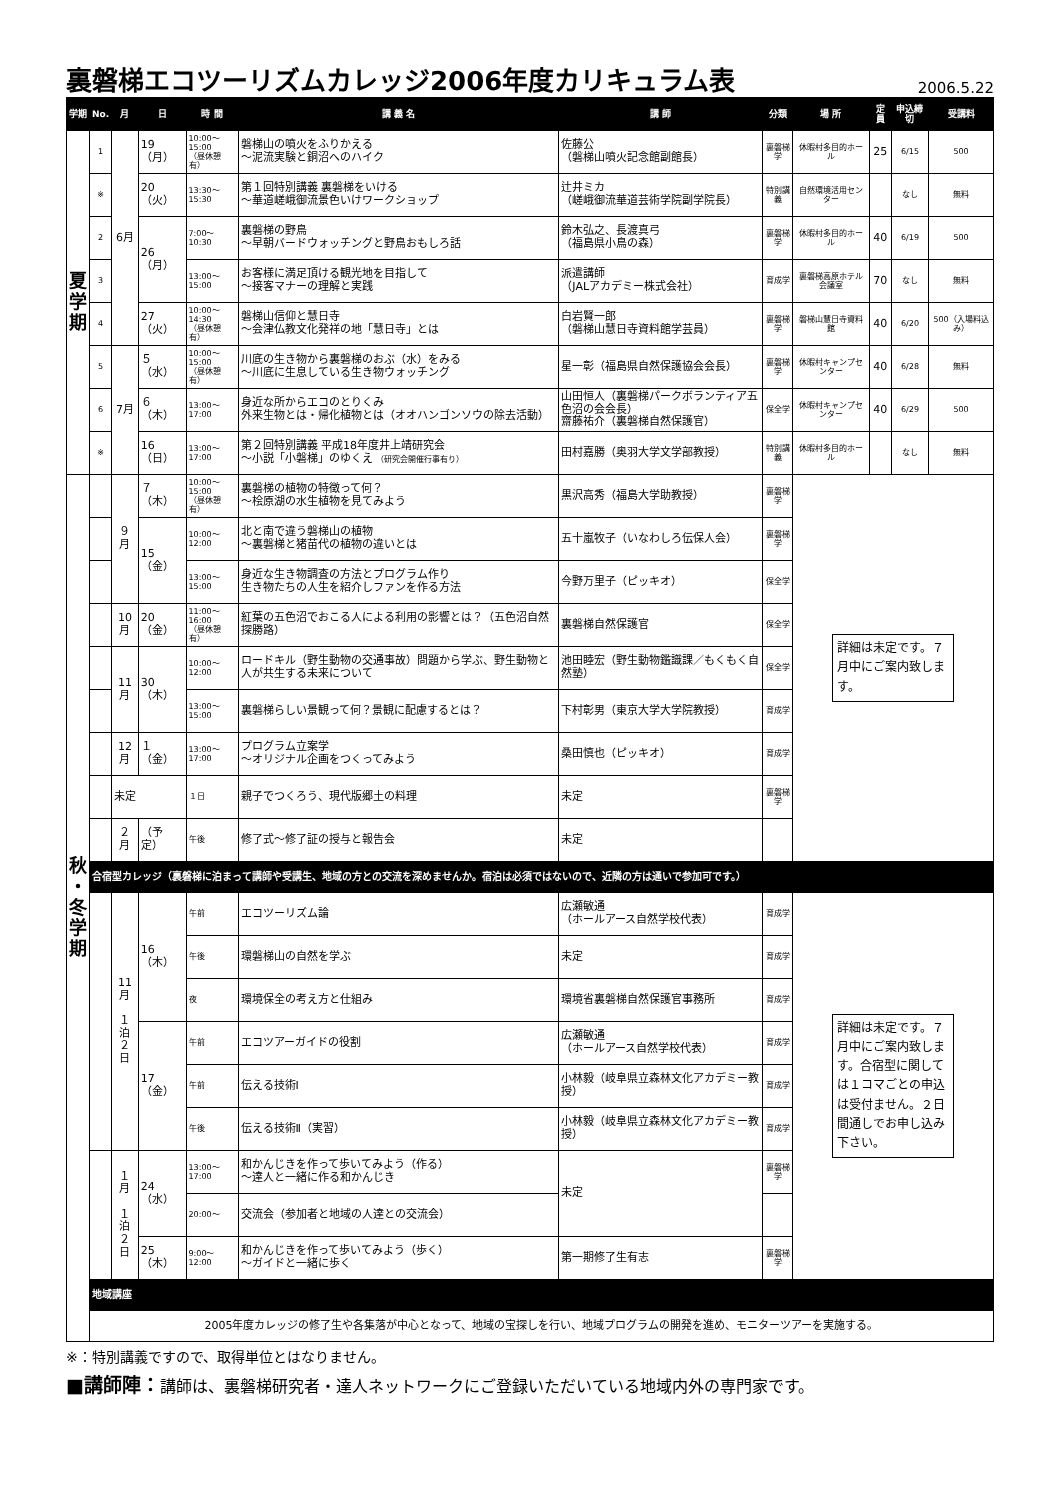裏磐梯エコツーリズムカレッジ2006年度カリキュラム表 2006.5.22
| 学期 | No. | 月 | 日 | 時 間 | 講 義 名 | 講 師 | 分類 | 場 所 | 定員 | 申込締切 | 受講料 |
| --- | --- | --- | --- | --- | --- | --- | --- | --- | --- | --- | --- |
| 夏 学 期 | 1 | 6月 | 19（月） | 10:00〜15:00 （昼休憩有） | 磐梯山の噴火をふりかえる 〜泥流実験と銅沼へのハイク | 佐藤公 （磐梯山噴火記念館副館長） | 裏磐梯学 | 休暇村多目的ホール | 25 | 6/15 | 500 |
| | ※ | | 20（火） | 13:30〜15:30 | 第１回特別講義 裏磐梯をいける 〜華道嵯峨御流景色いけワークショップ | 辻井ミカ （嵯峨御流華道芸術学院副学院長） | 特別講義 | 自然環境活用センター | | なし | 無料 |
| | 2 | | 26（月） | 7:00〜10:30 | 裏磐梯の野鳥 〜早朝バードウォッチングと野鳥おもしろ話 | 鈴木弘之、長渡真弓 （福島県小鳥の森） | 裏磐梯学 | 休暇村多目的ホール | 40 | 6/19 | 500 |
| | 3 | | | 13:00〜15:00 | お客様に満足頂ける観光地を目指して 〜接客マナーの理解と実践 | 派遣講師 （JALアカデミー株式会社） | 育成学 | 裏磐梯高原ホテル会議室 | 70 | なし | 無料 |
| | 4 | | 27（火） | 10:00〜14:30 （昼休憩有） | 磐梯山信仰と慧日寺 〜会津仏教文化発祥の地「慧日寺」とは | 白岩賢一郎 （磐梯山慧日寺資料館学芸員） | 裏磐梯学 | 磐梯山慧日寺資料館 | 40 | 6/20 | 500（入場料込み） |
| | 5 | 7月 | ５（水） | 10:00〜15:00 （昼休憩有） | 川底の生き物から裏磐梯のおぶ（水）をみる 〜川底に生息している生き物ウォッチング | 星一彰（福島県自然保護協会会長） | 裏磐梯学 | 休暇村キャンプセンター | 40 | 6/28 | 無料 |
| | 6 | | ６（木） | 13:00〜17:00 | 身近な所からエコのとりくみ 外来生物とは・帰化植物とは（オオハンゴンソウの除去活動） | 山田恒人（裏磐梯パークボランティア五色沼の会会長） 齋藤祐介（裏磐梯自然保護官） | 保全学 | 休暇村キャンプセンター | 40 | 6/29 | 500 |
| | ※ | | 16（日） | 13:00〜17:00 | 第２回特別講義 平成18年度井上靖研究会 〜小説「小磐梯」のゆくえ （研究会開催行事有り） | 田村嘉勝（奥羽大学文学部教授） | 特別講義 | 休暇村多目的ホール | | なし | 無料 |
| 秋 ・ 冬 学 期 | | ９月 | ７（木） | 10:00〜15:00 （昼休憩有） | 裏磐梯の植物の特徴って何？ 〜桧原湖の水生植物を見てみよう | 黒沢高秀（福島大学助教授） | 裏磐梯学 | 詳細は未定です。７月中にご案内致します。 | | | |
| | | | 15（金） | 10:00〜12:00 | 北と南で違う磐梯山の植物 〜裏磐梯と猪苗代の植物の違いとは | 五十嵐牧子（いなわしろ伝保人会） | 裏磐梯学 | | | | |
| | | | | 13:00〜15:00 | 身近な生き物調査の方法とプログラム作り 生き物たちの人生を紹介しファンを作る方法 | 今野万里子（ピッキオ） | 保全学 | | | | |
| | | 10月 | 20（金） | 11:00〜16:00 （昼休憩有） | 紅葉の五色沼でおこる人による利用の影響とは？（五色沼自然探勝路） | 裏磐梯自然保護官 | 保全学 | | | | |
| | | 11月 | 30（木） | 10:00〜12:00 | ロードキル（野生動物の交通事故）問題から学ぶ、野生動物と人が共生する未来について | 池田睦宏（野生動物鑑識課／もくもく自然塾） | 保全学 | | | | |
| | | | | 13:00〜15:00 | 裏磐梯らしい景観って何？景観に配慮するとは？ | 下村彰男（東京大学大学院教授） | 育成学 | | | | |
| | | 12月 | １（金） | 13:00〜17:00 | プログラム立案学 〜オリジナル企画をつくってみよう | 桑田慎也（ピッキオ） | 育成学 | | | | |
| | | 未定 | | １日 | 親子でつくろう、現代版郷土の料理 | 未定 | 裏磐梯学 | | | | |
| | | ２月 | （予定） | 午後 | 修了式〜修了証の授与と報告会 | 未定 | | | | | |
| | 合宿型カレッジ（裏磐梯に泊まって講師や受講生、地域の方との交流を深めませんか。宿泊は必須ではないので、近隣の方は通いで参加可です。） | | | | | | | | | | |
| | | 11月 １ 泊 ２ 日 | 16（木） | 午前 | エコツーリズム論 | 広瀬敏通 （ホールアース自然学校代表） | 育成学 | 詳細は未定です。７月中にご案内致します。合宿型に関しては１コマごとの申込は受付ません。２日間通しでお申し込み下さい。 | | | |
| | | | | 午後 | 環磐梯山の自然を学ぶ | 未定 | 育成学 | | | | |
| | | | | 夜 | 環境保全の考え方と仕組み | 環境省裏磐梯自然保護官事務所 | 育成学 | | | | |
| | | | 17（金） | 午前 | エコツアーガイドの役割 | 広瀬敏通 （ホールアース自然学校代表） | 育成学 | | | | |
| | | | | 午前 | 伝える技術Ⅰ | 小林毅（岐阜県立森林文化アカデミー教授） | 育成学 | | | | |
| | | | | 午後 | 伝える技術Ⅱ（実習） | 小林毅（岐阜県立森林文化アカデミー教授） | 育成学 | | | | |
| | | １月 １ 泊 ２ 日 | 24（水） | 13:00〜17:00 | 和かんじきを作って歩いてみよう（作る） 〜達人と一緒に作る和かんじき | 未定 | 裏磐梯学 | | | | |
| | | | | 20:00〜 | 交流会（参加者と地域の人達との交流会） | | | | | | |
| | | | 25（木） | 9:00〜12:00 | 和かんじきを作って歩いてみよう（歩く） 〜ガイドと一緒に歩く | 第一期修了生有志 | 裏磐梯学 | | | | |
| | 地域講座 | | | | | | | | | | |
| | 2005年度カレッジの修了生や各集落が中心となって、地域の宝探しを行い、地域プログラムの開発を進め、モニターツアーを実施する。 | | | | | | | | | | |
※：特別講義ですので、取得単位とはなりません。
■講師陣：講師は、裏磐梯研究者・達人ネットワークにご登録いただいている地域内外の専門家です。